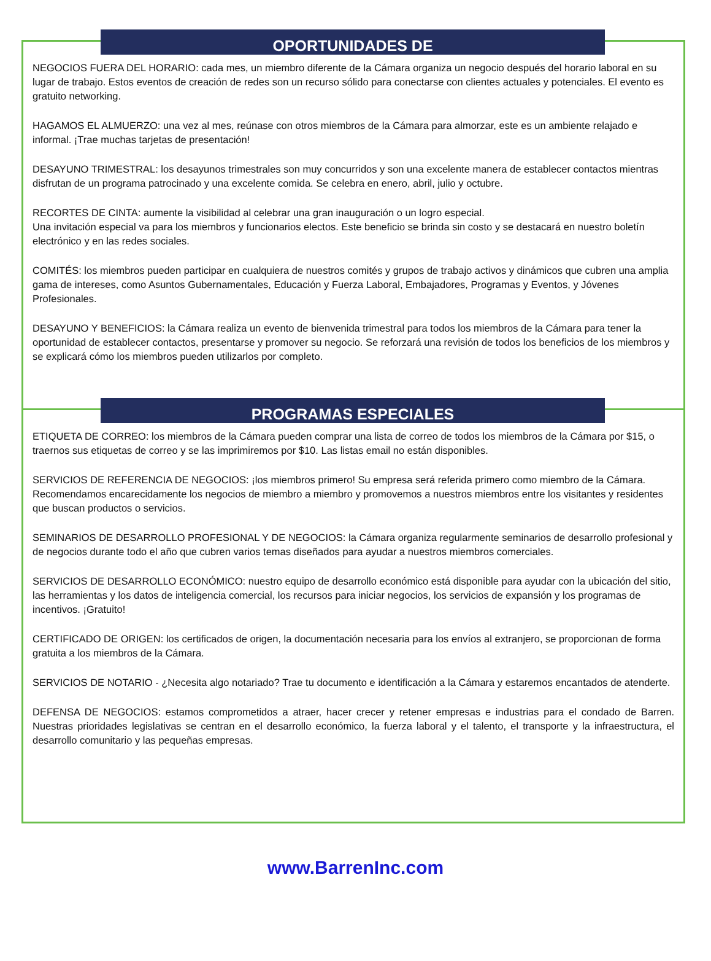OPORTUNIDADES DE
NEGOCIOS FUERA DEL HORARIO: cada mes, un miembro diferente de la Cámara organiza un negocio después del horario laboral en su lugar de trabajo. Estos eventos de creación de redes son un recurso sólido para conectarse con clientes actuales y potenciales. El evento es gratuito networking.
HAGAMOS EL ALMUERZO: una vez al mes, reúnase con otros miembros de la Cámara para almorzar, este es un ambiente relajado e informal. ¡Trae muchas tarjetas de presentación!
DESAYUNO TRIMESTRAL: los desayunos trimestrales son muy concurridos y son una excelente manera de establecer contactos mientras disfrutan de un programa patrocinado y una excelente comida. Se celebra en enero, abril, julio y octubre.
RECORTES DE CINTA: aumente la visibilidad al celebrar una gran inauguración o un logro especial.
Una invitación especial va para los miembros y funcionarios electos. Este beneficio se brinda sin costo y se destacará en nuestro boletín electrónico y en las redes sociales.
COMITÉS: los miembros pueden participar en cualquiera de nuestros comités y grupos de trabajo activos y dinámicos que cubren una amplia gama de intereses, como Asuntos Gubernamentales, Educación y Fuerza Laboral, Embajadores, Programas y Eventos, y Jóvenes Profesionales.
DESAYUNO Y BENEFICIOS: la Cámara realiza un evento de bienvenida trimestral para todos los miembros de la Cámara para tener la oportunidad de establecer contactos, presentarse y promover su negocio. Se reforzará una revisión de todos los beneficios de los miembros y se explicará cómo los miembros pueden utilizarlos por completo.
PROGRAMAS ESPECIALES
ETIQUETA DE CORREO: los miembros de la Cámara pueden comprar una lista de correo de todos los miembros de la Cámara por $15, o traernos sus etiquetas de correo y se las imprimiremos por $10. Las listas email no están disponibles.
SERVICIOS DE REFERENCIA DE NEGOCIOS: ¡los miembros primero! Su empresa será referida primero como miembro de la Cámara. Recomendamos encarecidamente los negocios de miembro a miembro y promovemos a nuestros miembros entre los visitantes y residentes que buscan productos o servicios.
SEMINARIOS DE DESARROLLO PROFESIONAL Y DE NEGOCIOS: la Cámara organiza regularmente seminarios de desarrollo profesional y de negocios durante todo el año que cubren varios temas diseñados para ayudar a nuestros miembros comerciales.
SERVICIOS DE DESARROLLO ECONÓMICO: nuestro equipo de desarrollo económico está disponible para ayudar con la ubicación del sitio, las herramientas y los datos de inteligencia comercial, los recursos para iniciar negocios, los servicios de expansión y los programas de incentivos. ¡Gratuito!
CERTIFICADO DE ORIGEN: los certificados de origen, la documentación necesaria para los envíos al extranjero, se proporcionan de forma gratuita a los miembros de la Cámara.
SERVICIOS DE NOTARIO - ¿Necesita algo notariado? Trae tu documento e identificación a la Cámara y estaremos encantados de atenderte.
DEFENSA DE NEGOCIOS: estamos comprometidos a atraer, hacer crecer y retener empresas e industrias para el condado de Barren. Nuestras prioridades legislativas se centran en el desarrollo económico, la fuerza laboral y el talento, el transporte y la infraestructura, el desarrollo comunitario y las pequeñas empresas.
www.BarrenInc.com